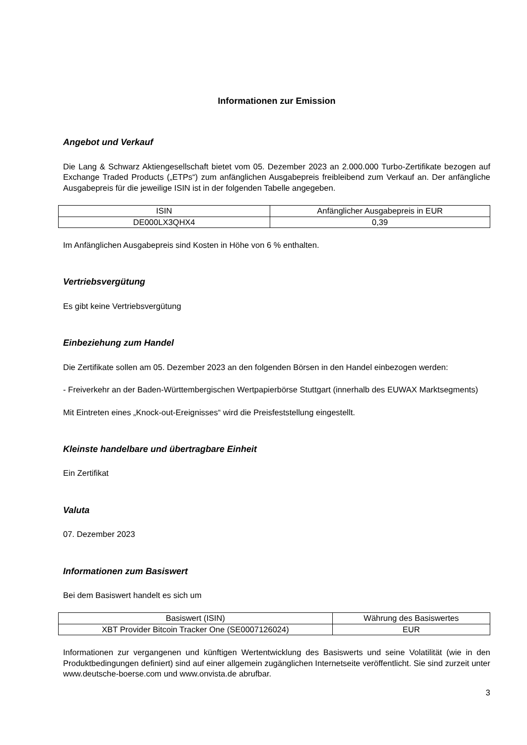Informationen zur Emission
Angebot und Verkauf
Die Lang & Schwarz Aktiengesellschaft bietet vom 05. Dezember 2023 an 2.000.000 Turbo-Zertifikate bezogen auf Exchange Traded Products („ETPs“) zum anfänglichen Ausgabepreis freibleibend zum Verkauf an. Der anfängliche Ausgabepreis für die jeweilige ISIN ist in der folgenden Tabelle angegeben.
| ISIN | Anfänglicher Ausgabepreis in EUR |
| --- | --- |
| DE000LX3QHX4 | 0,39 |
Im Anfänglichen Ausgabepreis sind Kosten in Höhe von 6 % enthalten.
Vertriebsvergütung
Es gibt keine Vertriebsvergütung
Einbeziehung zum Handel
Die Zertifikate sollen am 05. Dezember 2023 an den folgenden Börsen in den Handel einbezogen werden:
- Freiverkehr an der Baden-Württembergischen Wertpapierbörse Stuttgart (innerhalb des EUWAX Marktsegments)
Mit Eintreten eines „Knock-out-Ereignisses“ wird die Preisfeststellung eingestellt.
Kleinste handelbare und übertragbare Einheit
Ein Zertifikat
Valuta
07. Dezember 2023
Informationen zum Basiswert
Bei dem Basiswert handelt es sich um
| Basiswert (ISIN) | Währung des Basiswertes |
| --- | --- |
| XBT Provider Bitcoin Tracker One (SE0007126024) | EUR |
Informationen zur vergangenen und künftigen Wertentwicklung des Basiswerts und seine Volatilität (wie in den Produktbedingungen definiert) sind auf einer allgemein zugänglichen Internetseite veröffentlicht. Sie sind zurzeit unter www.deutsche-boerse.com und www.onvista.de abrufbar.
3